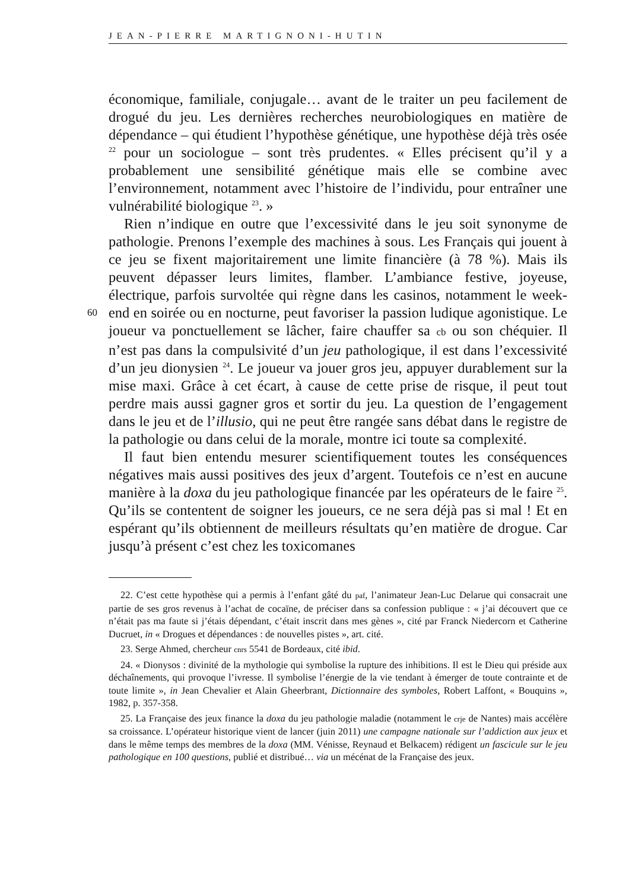JEAN-PIERRE MARTIGNONI-HUTIN
économique, familiale, conjugale… avant de le traiter un peu facilement de drogué du jeu. Les dernières recherches neurobiologiques en matière de dépendance – qui étudient l’hypothèse génétique, une hypothèse déjà très osée <sup>22</sup> pour un sociologue – sont très prudentes. « Elles précisent qu’il y a probablement une sensibilité génétique mais elle se combine avec l’environnement, notamment avec l’histoire de l’individu, pour entraîner une vulnérabilité biologique <sup>23</sup>. »
Rien n’indique en outre que l’excessivité dans le jeu soit synonyme de pathologie. Prenons l’exemple des machines à sous. Les Français qui jouent à ce jeu se fixent majoritairement une limite financière (à 78 %). Mais ils peuvent dépasser leurs limites, flamber. L’ambiance festive, joyeuse, électrique, parfois survoltée qui règne dans les casinos, notamment le week-end en soirée ou en nocturne, peut favoriser la passion ludique 60 agonistique. Le joueur va ponctuellement se lâcher, faire chauffer sa cb ou son chéquier. Il n’est pas dans la compulsivité d’un jeu pathologique, il est dans l’excessivité d’un jeu dionysien <sup>24</sup>. Le joueur va jouer gros jeu, appuyer durablement sur la mise maxi. Grâce à cet écart, à cause de cette prise de risque, il peut tout perdre mais aussi gagner gros et sortir du jeu. La question de l’engagement dans le jeu et de l’illusio, qui ne peut être rangée sans débat dans le registre de la pathologie ou dans celui de la morale, montre ici toute sa complexité.
Il faut bien entendu mesurer scientifiquement toutes les conséquences négatives mais aussi positives des jeux d’argent. Toutefois ce n’est en aucune manière à la doxa du jeu pathologique financée par les opérateurs de le faire <sup>25</sup>. Qu’ils se contentent de soigner les joueurs, ce ne sera déjà pas si mal ! Et en espérant qu’ils obtiennent de meilleurs résultats qu’en matière de drogue. Car jusqu’à présent c’est chez les toxicomanes
22. C’est cette hypothèse qui a permis à l’enfant gâté du paf, l’animateur Jean-Luc Delarue qui consacrait une partie de ses gros revenus à l’achat de cocaïne, de préciser dans sa confession publique : « j’ai découvert que ce n’était pas ma faute si j’étais dépendant, c’était inscrit dans mes gènes », cité par Franck Niedercorn et Catherine Ducruet, in « Drogues et dépendances : de nouvelles pistes », art. cité.
23. Serge Ahmed, chercheur cnrs 5541 de Bordeaux, cité ibid.
24. « Dionysos : divinité de la mythologie qui symbolise la rupture des inhibitions. Il est le Dieu qui préside aux déchaînements, qui provoque l’ivresse. Il symbolise l’énergie de la vie tendant à émerger de toute contrainte et de toute limite », in Jean Chevalier et Alain Gheerbrant, Dictionnaire des symboles, Robert Laffont, « Bouquins », 1982, p. 357-358.
25. La Française des jeux finance la doxa du jeu pathologie maladie (notamment le crje de Nantes) mais accélère sa croissance. L’opérateur historique vient de lancer (juin 2011) une campagne nationale sur l’addiction aux jeux et dans le même temps des membres de la doxa (MM. Vénisse, Reynaud et Belkacem) rédigent un fascicule sur le jeu pathologique en 100 questions, publié et distribué… via un mécénat de la Française des jeux.